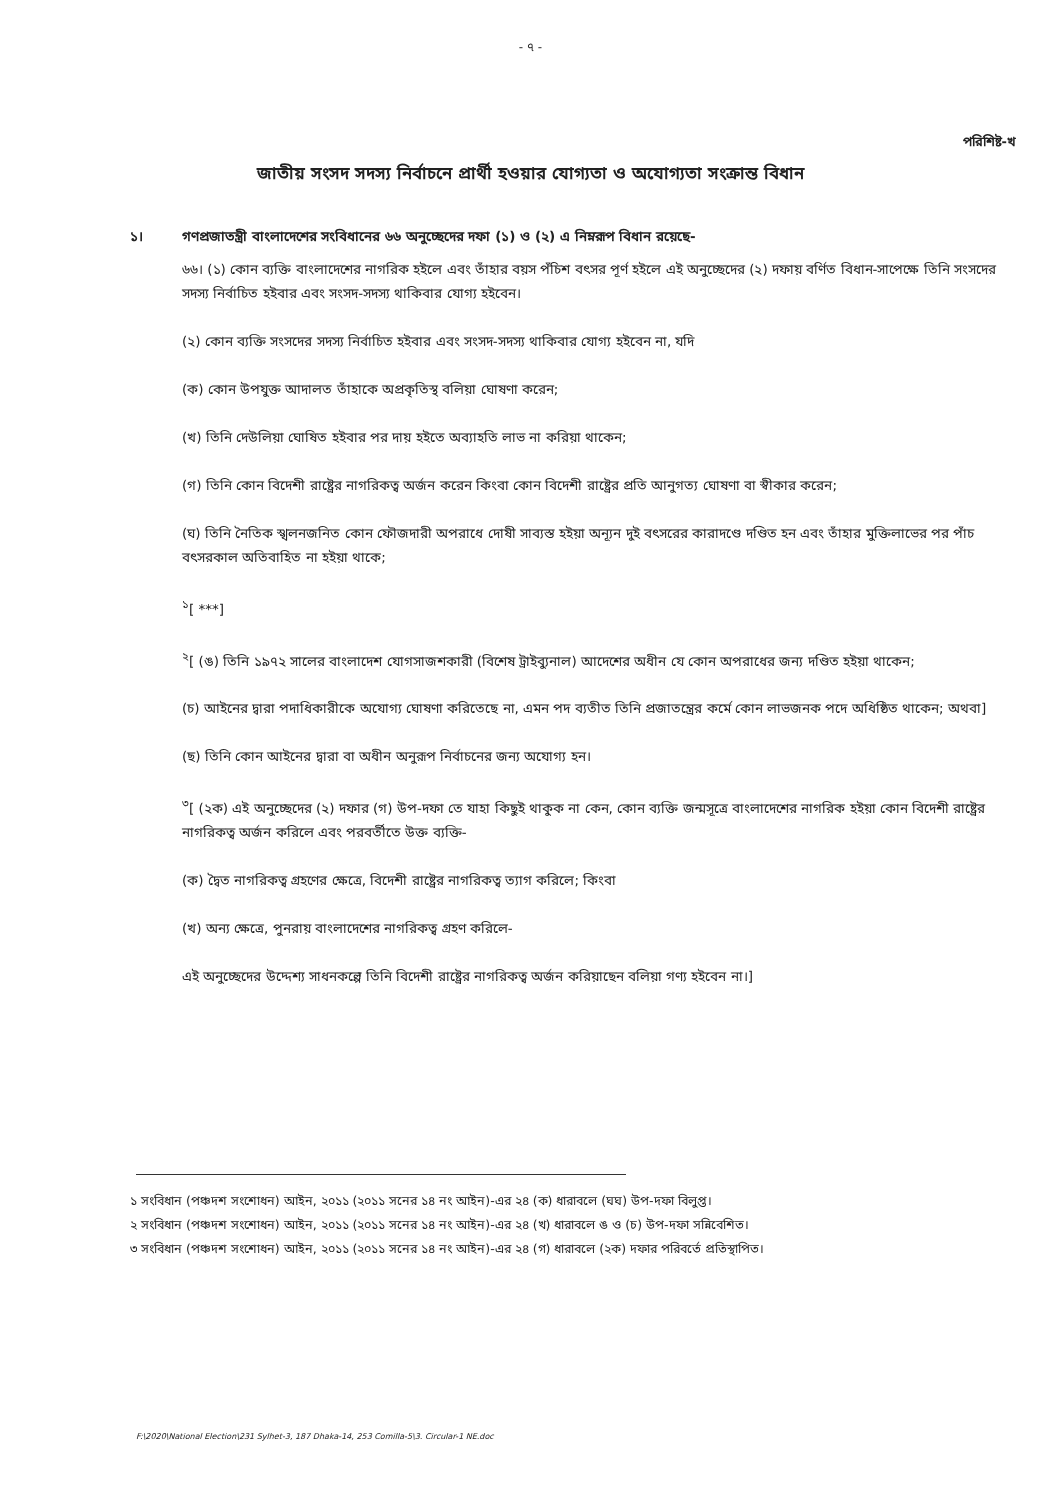- ৭ -
পরিশিষ্ট-খ
জাতীয় সংসদ সদস্য নির্বাচনে প্রার্থী হওয়ার যোগ্যতা ও অযোগ্যতা সংক্রান্ত বিধান
১। গণপ্রজাতন্ত্রী বাংলাদেশের সংবিধানের ৬৬ অনুচ্ছেদের দফা (১) ও (২) এ নিম্নরূপ বিধান রয়েছে-
৬৬। (১) কোন ব্যক্তি বাংলাদেশের নাগরিক হইলে এবং তাঁহার বয়স পঁচিশ বৎসর পূর্ণ হইলে এই অনুচ্ছেদের (২) দফায় বর্ণিত বিধান-সাপেক্ষে তিনি সংসদের সদস্য নির্বাচিত হইবার এবং সংসদ-সদস্য থাকিবার যোগ্য হইবেন।
(২) কোন ব্যক্তি সংসদের সদস্য নির্বাচিত হইবার এবং সংসদ-সদস্য থাকিবার যোগ্য হইবেন না, যদি
(ক) কোন উপযুক্ত আদালত তাঁহাকে অপ্রকৃতিস্থ বলিয়া ঘোষণা করেন;
(খ) তিনি দেউলিয়া ঘোষিত হইবার পর দায় হইতে অব্যাহতি লাভ না করিয়া থাকেন;
(গ) তিনি কোন বিদেশী রাষ্ট্রের নাগরিকত্ব অর্জন করেন কিংবা কোন বিদেশী রাষ্ট্রের প্রতি আনুগত্য ঘোষণা বা স্বীকার করেন;
(ঘ) তিনি নৈতিক স্খলনজনিত কোন ফৌজদারী অপরাধে দোষী সাব্যস্ত হইয়া অন্যূন দুই বৎসরের কারাদণ্ডে দণ্ডিত হন এবং তাঁহার মুক্তিলাভের পর পাঁচ বৎসরকাল অতিবাহিত না হইয়া থাকে;
<sup>১</sup> [ ***]
<sup>২</sup> [ (ঙ) তিনি ১৯৭২ সালের বাংলাদেশ যোগসাজশকারী (বিশেষ ট্রাইব্যুনাল) আদেশের অধীন যে কোন অপরাধের জন্য দণ্ডিত হইয়া থাকেন;
(চ) আইনের দ্বারা পদাধিকারীকে অযোগ্য ঘোষণা করিতেছে না, এমন পদ ব্যতীত তিনি প্রজাতন্ত্রের কর্মে কোন লাভজনক পদে অধিষ্ঠিত থাকেন; অথবা]
(ছ) তিনি কোন আইনের দ্বারা বা অধীন অনুরূপ নির্বাচনের জন্য অযোগ্য হন।
<sup>৩</sup> [ (২ক) এই অনুচ্ছেদের (২) দফার (গ) উপ-দফা তে যাহা কিছুই থাকুক না কেন, কোন ব্যক্তি জন্মসূত্রে বাংলাদেশের নাগরিক হইয়া কোন বিদেশী রাষ্ট্রের নাগরিকত্ব অর্জন করিলে এবং পরবর্তীতে উক্ত ব্যক্তি-
(ক) দ্বৈত নাগরিকত্ব গ্রহণের ক্ষেত্রে, বিদেশী রাষ্ট্রের নাগরিকত্ব ত্যাগ করিলে; কিংবা
(খ) অন্য ক্ষেত্রে, পুনরায় বাংলাদেশের নাগরিকত্ব গ্রহণ করিলে-
এই অনুচ্ছেদের উদ্দেশ্য সাধনকল্পে তিনি বিদেশী রাষ্ট্রের নাগরিকত্ব অর্জন করিয়াছেন বলিয়া গণ্য হইবেন না।]
১ সংবিধান (পঞ্চদশ সংশোধন) আইন, ২০১১ (২০১১ সনের ১৪ নং আইন)-এর ২৪ (ক) ধারাবলে (ঘঘ) উপ-দফা বিলুপ্ত।
২ সংবিধান (পঞ্চদশ সংশোধন) আইন, ২০১১ (২০১১ সনের ১৪ নং আইন)-এর ২৪ (খ) ধারাবলে ঙ ও (চ) উপ-দফা সন্নিবেশিত।
৩ সংবিধান (পঞ্চদশ সংশোধন) আইন, ২০১১ (২০১১ সনের ১৪ নং আইন)-এর ২৪ (গ) ধারাবলে (২ক) দফার পরিবর্তে প্রতিস্থাপিত।
F:\2020\National Election\231 Sylhet-3, 187 Dhaka-14, 253 Comilla-5\3. Circular-1 NE.doc